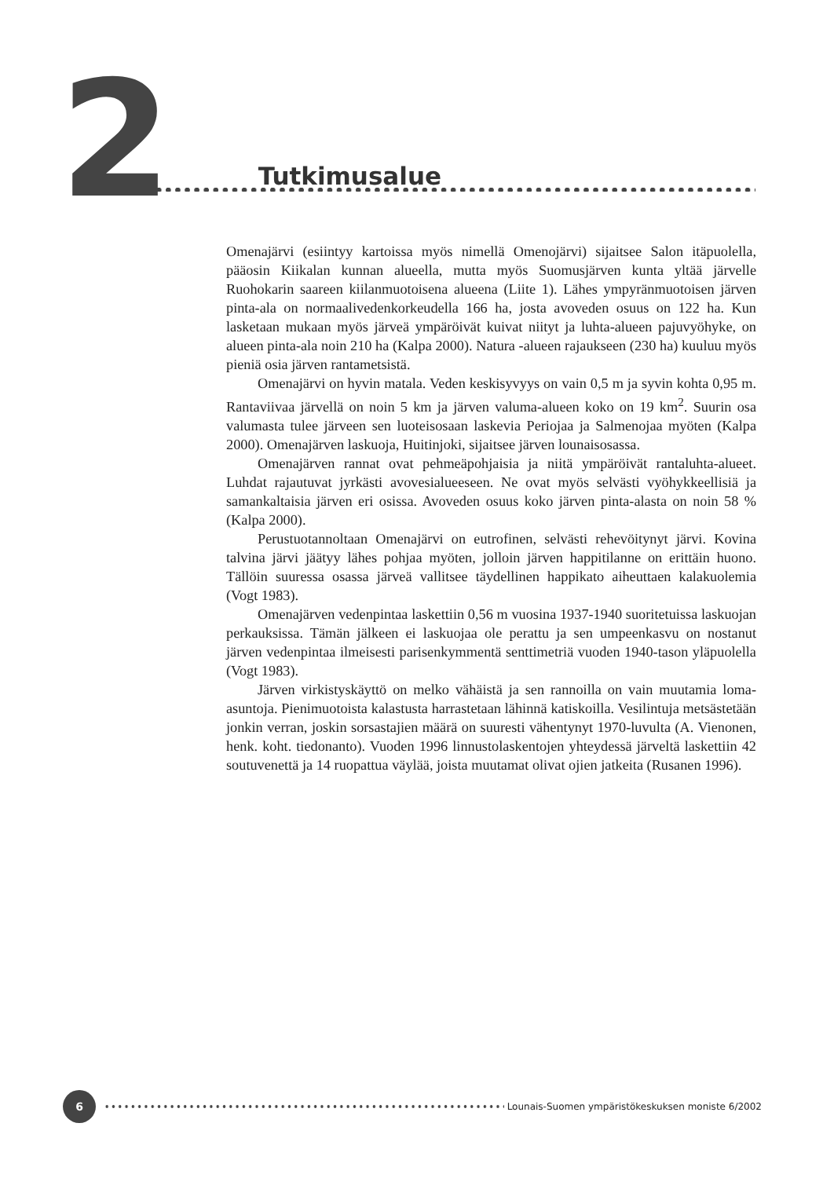2
Tutkimusalue
Omenajärvi (esiintyy kartoissa myös nimellä Omenojärvi) sijaitsee Salon itäpuolella, pääosin Kiikalan kunnan alueella, mutta myös Suomusjärven kunta yltää järvelle Ruohokarin saareen kiilanmuotoisena alueena (Liite 1). Lähes ympyränmuotoisen järven pinta-ala on normaalivedenkorkeudella 166 ha, josta avoveden osuus on 122 ha. Kun lasketaan mukaan myös järveä ympäröivät kuivat niityt ja luhta-alueen pajuvyöhyke, on alueen pinta-ala noin 210 ha (Kalpa 2000). Natura -alueen rajaukseen (230 ha) kuuluu myös pieniä osia järven rantametsistä.
Omenajärvi on hyvin matala. Veden keskisyvyys on vain 0,5 m ja syvin kohta 0,95 m. Rantaviivaa järvellä on noin 5 km ja järven valuma-alueen koko on 19 km<sup>2</sup>. Suurin osa valumasta tulee järveen sen luoteisosaan laskevia Periojaa ja Salmenojaa myöten (Kalpa 2000). Omenajärven laskuoja, Huitinjoki, sijaitsee järven lounaisosassa.
Omenajärven rannat ovat pehmeäpohjaisia ja niitä ympäröivät rantaluhta-alueet. Luhdat rajautuvat jyrkästi avovesialueeseen. Ne ovat myös selvästi vyöhykkeellisiä ja samankaltaisia järven eri osissa. Avoveden osuus koko järven pinta-alasta on noin 58 % (Kalpa 2000).
Perustuotannoltaan Omenajärvi on eutrofinen, selvästi rehevöitynyt järvi. Kovina talvina järvi jäätyy lähes pohjaa myöten, jolloin järven happitilanne on erittäin huono. Tällöin suuressa osassa järveä vallitsee täydellinen happikato aiheuttaen kalakuolemia (Vogt 1983).
Omenajärven vedenpintaa laskettiin 0,56 m vuosina 1937-1940 suoritetuissa laskuojan perkauksissa. Tämän jälkeen ei laskuojaa ole perattu ja sen umpeenkasvu on nostanut järven vedenpintaa ilmeisesti parisenkymmentä senttimetriä vuoden 1940-tason yläpuolella (Vogt 1983).
Järven virkistyskäyttö on melko vähäistä ja sen rannoilla on vain muutamia loma-asuntoja. Pienimuotoista kalastusta harrastetaan lähinnä katiskoilla. Vesilintuja metsästetään jonkin verran, joskin sorsastajien määrä on suuresti vähentynyt 1970-luvulta (A. Vienonen, henk. koht. tiedonanto). Vuoden 1996 linnustolaskentojen yhteydessä järveltä laskettiin 42 soutuvenettä ja 14 ruopattua väylää, joista muutamat olivat ojien jatkeita (Rusanen 1996).
6
Lounais-Suomen ympäristökeskuksen moniste 6/2002